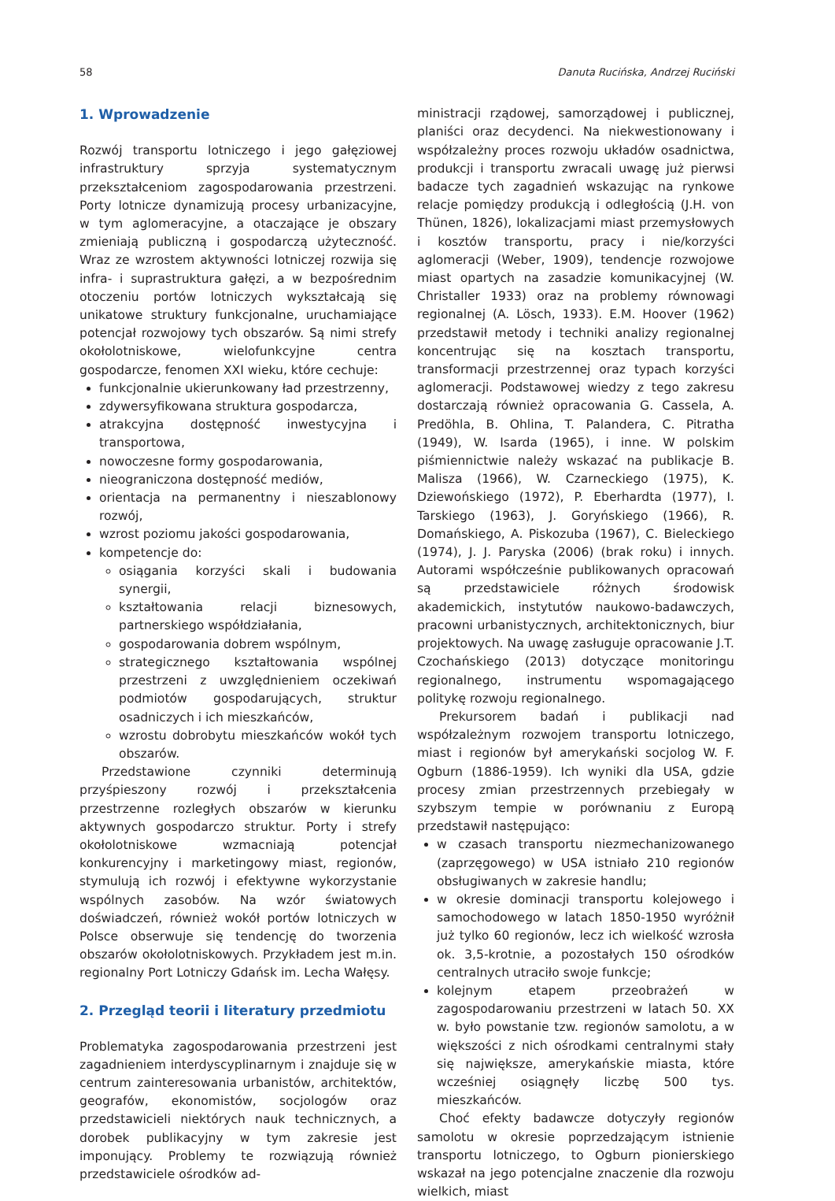58 Danuta Rucińska, Andrzej Ruciński
1. Wprowadzenie
Rozwój transportu lotniczego i jego gałęziowej infrastruktury sprzyja systematycznym przekształceniom zagospodarowania przestrzeni. Porty lotnicze dynamizują procesy urbanizacyjne, w tym aglomeracyjne, a otaczające je obszary zmieniają publiczną i gospodarczą użyteczność. Wraz ze wzrostem aktywności lotniczej rozwija się infra- i suprastruktura gałęzi, a w bezpośrednim otoczeniu portów lotniczych wykształcają się unikatowe struktury funkcjonalne, uruchamiające potencjał rozwojowy tych obszarów. Są nimi strefy okołolotniskowe, wielofunkcyjne centra gospodarcze, fenomen XXI wieku, które cechuje:
funkcjonalnie ukierunkowany ład przestrzenny,
zdywersyfikowana struktura gospodarcza,
atrakcyjna dostępność inwestycyjna i transportowa,
nowoczesne formy gospodarowania,
nieograniczona dostępność mediów,
orientacja na permanentny i nieszablonowy rozwój,
wzrost poziomu jakości gospodarowania,
kompetencje do:
osiągania korzyści skali i budowania synergii,
kształtowania relacji biznesowych, partnerskiego współdziałania,
gospodarowania dobrem wspólnym,
strategicznego kształtowania wspólnej przestrzeni z uwzględnieniem oczekiwań podmiotów gospodarujących, struktur osadniczych i ich mieszkańców,
wzrostu dobrobytu mieszkańców wokół tych obszarów.
Przedstawione czynniki determinują przyśpieszony rozwój i przekształcenia przestrzenne rozległych obszarów w kierunku aktywnych gospodarczo struktur. Porty i strefy okołolotniskowe wzmacniają potencjał konkurencyjny i marketingowy miast, regionów, stymulują ich rozwój i efektywne wykorzystanie wspólnych zasobów. Na wzór światowych doświadczeń, również wokół portów lotniczych w Polsce obserwuje się tendencję do tworzenia obszarów okołolotniskowych. Przykładem jest m.in. regionalny Port Lotniczy Gdańsk im. Lecha Wałęsy.
2. Przegląd teorii i literatury przedmiotu
Problematyka zagospodarowania przestrzeni jest zagadnieniem interdyscyplinarnym i znajduje się w centrum zainteresowania urbanistów, architektów, geografów, ekonomistów, socjologów oraz przedstawicieli niektórych nauk technicznych, a dorobek publikacyjny w tym zakresie jest imponujący. Problemy te rozwiązują również przedstawiciele ośrodków ad-
ministracji rządowej, samorządowej i publicznej, planiści oraz decydenci. Na niekwestionowany i współzależny proces rozwoju układów osadnictwa, produkcji i transportu zwracali uwagę już pierwsi badacze tych zagadnień wskazując na rynkowe relacje pomiędzy produkcją i odległością (J.H. von Thünen, 1826), lokalizacjami miast przemysłowych i kosztów transportu, pracy i nie/korzyści aglomeracji (Weber, 1909), tendencje rozwojowe miast opartych na zasadzie komunikacyjnej (W. Christaller 1933) oraz na problemy równowagi regionalnej (A. Lösch, 1933). E.M. Hoover (1962) przedstawił metody i techniki analizy regionalnej koncentrując się na kosztach transportu, transformacji przestrzennej oraz typach korzyści aglomeracji. Podstawowej wiedzy z tego zakresu dostarczają również opracowania G. Cassela, A. Predöhla, B. Ohlina, T. Palandera, C. Pitratha (1949), W. Isarda (1965), i inne. W polskim piśmiennictwie należy wskazać na publikacje B. Malisza (1966), W. Czarneckiego (1975), K. Dziewońskiego (1972), P. Eberhardta (1977), I. Tarskiego (1963), J. Goryńskiego (1966), R. Domańskiego, A. Piskozuba (1967), C. Bieleckiego (1974), J. J. Paryska (2006) (brak roku) i innych. Autorami współcześnie publikowanych opracowań są przedstawiciele różnych środowisk akademickich, instytutów naukowo-badawczych, pracowni urbanistycznych, architektonicznych, biur projektowych. Na uwagę zasługuje opracowanie J.T. Czochańskiego (2013) dotyczące monitoringu regionalnego, instrumentu wspomagającego politykę rozwoju regionalnego.
Prekursorem badań i publikacji nad współzależnym rozwojem transportu lotniczego, miast i regionów był amerykański socjolog W. F. Ogburn (1886-1959). Ich wyniki dla USA, gdzie procesy zmian przestrzennych przebiegały w szybszym tempie w porównaniu z Europą przedstawił następująco:
w czasach transportu niezmechanizowanego (zaprzęgowego) w USA istniało 210 regionów obsługiwanych w zakresie handlu;
w okresie dominacji transportu kolejowego i samochodowego w latach 1850-1950 wyróżnił już tylko 60 regionów, lecz ich wielkość wzrosła ok. 3,5-krotnie, a pozostałych 150 ośrodków centralnych utraciło swoje funkcje;
kolejnym etapem przeobrażeń w zagospodarowaniu przestrzeni w latach 50. XX w. było powstanie tzw. regionów samolotu, a w większości z nich ośrodkami centralnymi stały się największe, amerykańskie miasta, które wcześniej osiągnęły liczbę 500 tys. mieszkańców.
Choć efekty badawcze dotyczyły regionów samolotu w okresie poprzedzającym istnienie transportu lotniczego, to Ogburn pionierskiego wskazał na jego potencjalne znaczenie dla rozwoju wielkich, miast